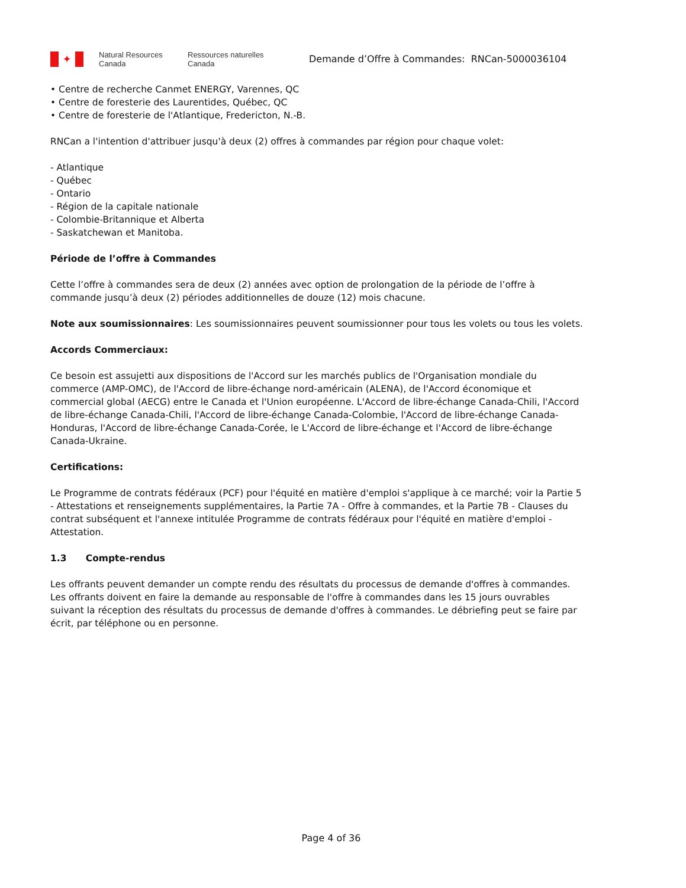✦
Natural Resources
Canada
Ressources naturelles
Canada
Demande d’Offre à Commandes: RNCan-5000036104
• Centre de recherche Canmet ENERGY, Varennes, QC
• Centre de foresterie des Laurentides, Québec, QC
• Centre de foresterie de l'Atlantique, Fredericton, N.-B.
RNCan a l'intention d'attribuer jusqu'à deux (2) offres à commandes par région pour chaque volet:
- Atlantique
- Québec
- Ontario
- Région de la capitale nationale
- Colombie-Britannique et Alberta
- Saskatchewan et Manitoba.
Période de l’offre à Commandes
Cette l’offre à commandes sera de deux (2) années avec option de prolongation de la période de l’offre à commande jusqu’à deux (2) périodes additionnelles de douze (12) mois chacune.
Note aux soumissionnaires: Les soumissionnaires peuvent soumissionner pour tous les volets ou tous les volets.
Accords Commerciaux:
Ce besoin est assujetti aux dispositions de l'Accord sur les marchés publics de l'Organisation mondiale du commerce (AMP-OMC), de l'Accord de libre-échange nord-américain (ALENA), de l'Accord économique et commercial global (AECG) entre le Canada et l'Union européenne. L'Accord de libre-échange Canada-Chili, l'Accord de libre-échange Canada-Chili, l'Accord de libre-échange Canada-Colombie, l'Accord de libre-échange Canada-Honduras, l'Accord de libre-échange Canada-Corée, le L'Accord de libre-échange et l'Accord de libre-échange Canada-Ukraine.
Certifications:
Le Programme de contrats fédéraux (PCF) pour l'équité en matière d'emploi s'applique à ce marché; voir la Partie 5 - Attestations et renseignements supplémentaires, la Partie 7A - Offre à commandes, et la Partie 7B - Clauses du contrat subséquent et l'annexe intitulée Programme de contrats fédéraux pour l'équité en matière d'emploi - Attestation.
1.3 Compte-rendus
Les offrants peuvent demander un compte rendu des résultats du processus de demande d'offres à commandes. Les offrants doivent en faire la demande au responsable de l'offre à commandes dans les 15 jours ouvrables suivant la réception des résultats du processus de demande d'offres à commandes. Le débriefing peut se faire par écrit, par téléphone ou en personne.
Page 4 of 36